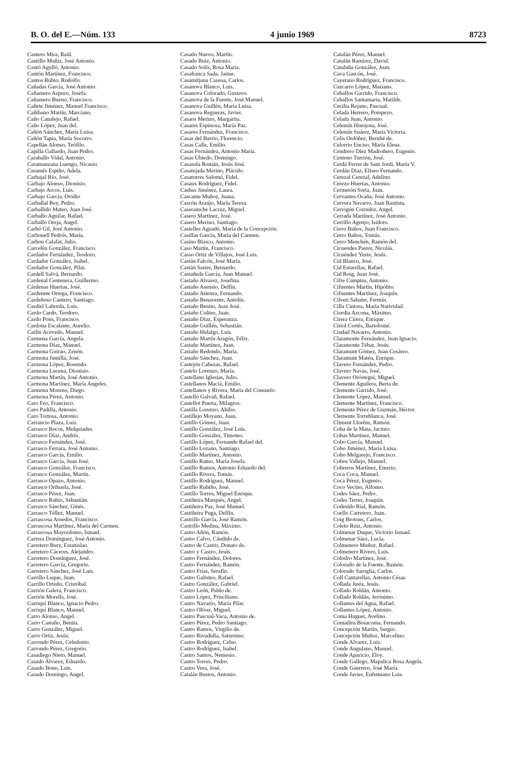B. O. del E.—Núm. 133 4 junio 1969 8723
Cantero Mira, Raúl.
Cantillo Muñiz, José Antonio.
Cantó Agulló, Antonio.
Cantón Martínez, Francisco.
Cantos Rubio, Rodolfo.
Cañadas García, José Antonio.
Cañamero Azpuro, Josefa.
Cañamero Bueno, Francisco.
Cañete Jiménez, Manuel Francisco.
Cañibano Martín, Marciano.
Caño Canalejo, Rafael.
Caño López, Juan del.
Cañón Sánchez, María Luisa.
Cañón Tapia, María Socorro.
Capellán Alonso, Teófilo.
Capilla Gallardo, Juan Pedro.
Caraballo Vidal, Antonio.
Caramanzana Luengo, Nicasio.
Caramés Espiño, Adela.
Carbajal Río, José.
Carbajo Alonso, Dionisio.
Carbajo Arcos, Luis.
Carbajo García, Ovidio
Carballal Rey, Pedro.
Carballido Mateo, Juan José.
Carballo Aguilar, Rafael.
Carballo Oreja, Angel.
Carbó Gil, José Antonio.
Carbonell Pedrós, María.
Carbou Calafat, Julio.
Carcelén González, Francisco.
Cardador Fernández, Teodoro.
Cardador González, Isabel.
Cardador González, Pilar.
Cardell Salvá, Bernardo.
Cardenal Centenera, Guillermo.
Cárdenas Huertas, José.
Cardenete Ortega, Francisco.
Cardeñoso Cantero, Santiago.
Cardiel Laborda, Luis.
Cardo Cardo, Teodoro.
Cardo Pons, Francisco.
Cardona Escalante, Aurelio.
Carlín Acevedo, Manuel.
Carmena García, Angela.
Carmona Díaz, Manuel.
Carmona Guirao, Zenón.
Carmona Jumilla, José.
Carmona López, Rosendo.
Carmona Lucena, Dionisio.
Carmona Martín, José Antonio.
Carmona Martínez, María Angeles.
Carmona Moreno, Diego.
Carmona Pérez, Antonio.
Caro Feo, Francisco.
Caro Padilla, Antonio.
Caro Tortosa, Antonio.
Carrancio Plaza, Luis.
Carrasco Bocos, Melquiades.
Carrasco Díaz, Andrés.
Carrasco Fernández, José.
Carrasco Ferrara, José Antonio.
Carrasco García, Emilio.
Carrasco García, Juan José.
Carrasco González, Francisco.
Carrasco González, Martín.
Carrasco Opazo, Antonio.
Carrasco Orihuela, José.
Carrasco Pérez, Juan.
Carrasco Rubio, Sebastián.
Carrasco Sánchez, Ginés.
Carrasco Téllez, Manuel.
Carrascosa Arnedos, Francisco.
Carrascosa Martínez, María del Carmen.
Carrascosa Mayordomo, Ismael.
Carrera Domínguez, José Antonio.
Carretero Bury, Estanislao.
Carretero Cáceres, Alejandro.
Carretero Domínguez, José.
Carretero García, Gregorio.
Carretero Sánchez, José Luis.
Carrillo Luque, Juan.
Carrillo Ortuño, Cristóbal.
Carrión Galera, Francisco.
Carrión Morells, José.
Carriquí Blanco, Ignacio Pedro.
Carriquí Blanco, Manuel.
Carro Alonso, Angel.
Carro Castaño, Benita.
Carro González, Miguel.
Carro Ortiz, Jesús.
Carrondo Pérez, Celedonio.
Carrondo Pérez, Gregorio.
Casadiego Nieto, Manuel.
Casado Alvarez, Eduardo.
Casado Bono, Luis.
Casado Domingo, Angel.
Casado Nuevo, Martín.
Casado Ruiz, Antonio.
Casado Solís, Rosa María.
Casafranca Sada, Jaime.
Casamitjana Caussa, Carlos.
Casanova Blanco, Luis.
Casanova Colorado, Gustavo.
Casanova de la Fuente, José Manuel.
Casanova Guillén, María Luisa.
Casanova Regueras, Javier.
Casaos Merino, Margarita.
Casares Espinosa, María Paz.
Casares Fernández, Francisco.
Casas del Barrio, Florencio.
Casas Calle, Emilio.
Casas Fernández, Antonio María.
Casas Ubiedo, Domingo.
Casasola Román, Jesús José.
Casatejada Merino, Plácido.
Casatorres Salomó, Fidel.
Casaux Rodríguez, Fidel.
Casbas Jiménez, Laura.
Cascante Muñoz, Juana.
Cascón Araújo, María Teresa.
Caseramche Lacruz, Miguel.
Casero Martínez, José.
Casero Merino, Santiago.
Casielles Aguadé, María de la Concepción.
Casillas García, María del Carmen.
Casino Blasco, Antonio.
Caso Martín, Francisco.
Casso Ortiz de Villajos, José Luis.
Castán Falcón, José María.
Castán Sastre, Bernardo.
Castañeda García, Juan Manuel.
Castaño Alvarez, Josefina.
Castaño Asensio, Delfín.
Castaño Atienza, Fernando.
Castaño Benavente, Antolín.
Castaño Benito, Juan José.
Castaño Colino, Juan.
Castaño Díaz, Esperanza.
Castaño Guillén, Sebastián.
Castaño Hidalgo, Luis.
Castaño Martín Aragón, Félix.
Castaño Martínez, Juan.
Castaño Redondo, María.
Castaño Sánchez, Juan.
Castejón Cabezas, Rafael.
Castelo Lorenzo, María.
Castellano Iglesias, Julio.
Castellanos Maciá, Emilio.
Castellanos y Rivera, María del Consuelo.
Castelló Galvañ, Rafael.
Castellot Puerta, Milagros.
Castilla Lorenzo, Abilio.
Castillejo Moyano, Juan.
Castillo Gómez, Juan.
Castillo González, José Luis.
Castillo González, Timoteo.
Castillo López, Fernando Rafael del.
Castillo Lozano, Santiago.
Castillo Martínez, Antonio.
Castillo Ramo, María Josefa.
Castillo Ramos, Antonio Eduardo del.
Castillo Rivera, Tomás.
Castillo Rodríguez, Manuel.
Castillo Rubiño, José.
Castillo Torres, Miguel Enrique.
Castiñeira Marqués, Angel.
Castiñeira Paz, José Manuel.
Castiñeira Puga, Delfín.
Castrillo García, José Ramón.
Castrillo Medina, Máximo.
Castro Añón, Ramón.
Castro Calvo, Cándido de.
Castro de Castro, Donato de.
Castro y Castro, Jesús.
Castro Fernández, Dolores.
Castro Fernández, Ramón.
Castro Frías, Serafín.
Castro Galisteo, Rafael.
Castro González, Gabriel.
Castro León, Pablo de.
Castro López, Prisciliano.
Castro Navarro, María Pilar.
Castro Oliver, Miguel.
Castro Pascual-Vaca, Antonio de.
Castro Pérez, Pedro Santiago.
Castro Ramos, Virgilio de.
Castro Rivadulla, Saturnino.
Castro Rodríguez, Celso.
Castro Rodríguez, Isabel.
Castro Santos, Nemesio.
Castro Torres, Pedro.
Castro Vera, José.
Catalán Bustos, Antonio.
Catalán Pérez, Manuel.
Catalán Ramírez, David.
Cataluña González, Juan.
Cava Gascón, José.
Cayetano Rodríguez, Francisco.
Cazcarro López, Mariano.
Ceballos Garrido, Francisco.
Ceballos Santamarta, Matilde.
Cecilia Rejano, Pascual.
Celada Herrero, Pompeyo.
Celada Juan, Antonio.
Celemín Hinojosa, José.
Celemín Suárez, María Victoria.
Celis Ordóñez, Bernbé de.
Celorrio Enciso, María Elena.
Cendrero Díez Madroñero, Eugenio.
Centeno Turrión, José.
Cerdá Ferrer de Sant Jordi, María V.
Cerdán Díaz, Eliseo Fernando.
Cerezal Cerezal, Adelino.
Cerezo Huertas, Antonio.
Cermerón Soria, Juan.
Cervantes Ocaña, José Antonio.
Cervera Navarro, Juan Bautista.
Cervigón Corredor, Angel.
Cerrada Martínez, José Antonio.
Cerrillo Agenjo, Isidoro.
Cerro Baños, Juan Francisco.
Cerro Baños, Tomás.
Cerro Menchén, Ramón del.
Cicuendes Pastor, Nicolás.
Cicuéndez Yuste, Jesús.
Cid Blanco, José.
Cid Estarellas, Rafael.
Cid Roig, Juan José.
Cifre Campins, Antonio.
Cifuentes Martín, Hipólito.
Cifuentes Martínez, Joaquín.
Cilveti Sabater, Fermín.
Cilla Cintora, María Natividad.
Ciordia Azcona, Máximo.
Cirera Cirera, Enrique.
Ciriol Cortés, Bartolomé.
Ciudad Navarro, Antonio.
Claramonte Fernández, Juan Ignacio.
Claramonte Tébar, Jesús.
Claramunt Gómez, Juan Cesáreo.
Claramunt Matéu, Enrique.
Clavero Fernández, Pedro.
Clavero Navas, José.
Clavero Oróstegui, Miguel.
Clemente Aguilera, Berta de.
Clemente Garrido, José.
Clemente López, Manuel.
Clemente Martínez, Francisco.
Clemente Pérez de Guzmán, Héctor.
Clemente Torreblanca, José.
Climent Lloréns, Ramón.
Coba de la Mata, Jacinto.
Cobas Martínez, Manuel.
Cobo García, Manuel.
Cobo Jiménez, María Luisa.
Cobo Melgarejo, Francisco.
Cobos Vallejo, Manuel.
Cobreros Martínez, Emerio.
Coca Coca, Manuel.
Coca Pérez, Eugenio.
Coco Vecino, Alfonso.
Codes Sáez, Pedro.
Codes Terrer, Joaquín.
Codesido Rial, Ramón.
Coello Carretero, Juan.
Coig Brotons, Carlos.
Coleto Ruiz, Antonio.
Colmenar Duque, Victorio Ismael.
Colmenar Sáez, Lucía.
Colmenero Muñoz, Rafael.
Colmenero Rivero, Luis.
Colodro Martínez, José.
Colorado de la Fuente, Ramón.
Colorado Saroglia, Carlos.
Coll Cantarellas, Antonio César.
Collada Justa, Jesús.
Collado Roldán, Antonio.
Collado Roldán, Jerónimo.
Collantes del Agua, Rafael.
Collantes López, Antonio.
Coma Huguet, Avelino.
Comadira Bosacoma, Fernando.
Concepción Martín, Sergio.
Concepción Muñoz, Marcelino.
Conde Alvarez, Luis.
Conde Angulano, Manuel.
Conde Aparicio, Eloy.
Conde Gallego, Mapalica Rosa Angela.
Conde Guerrero, José María.
Conde Javier, Eufemiano Luis.